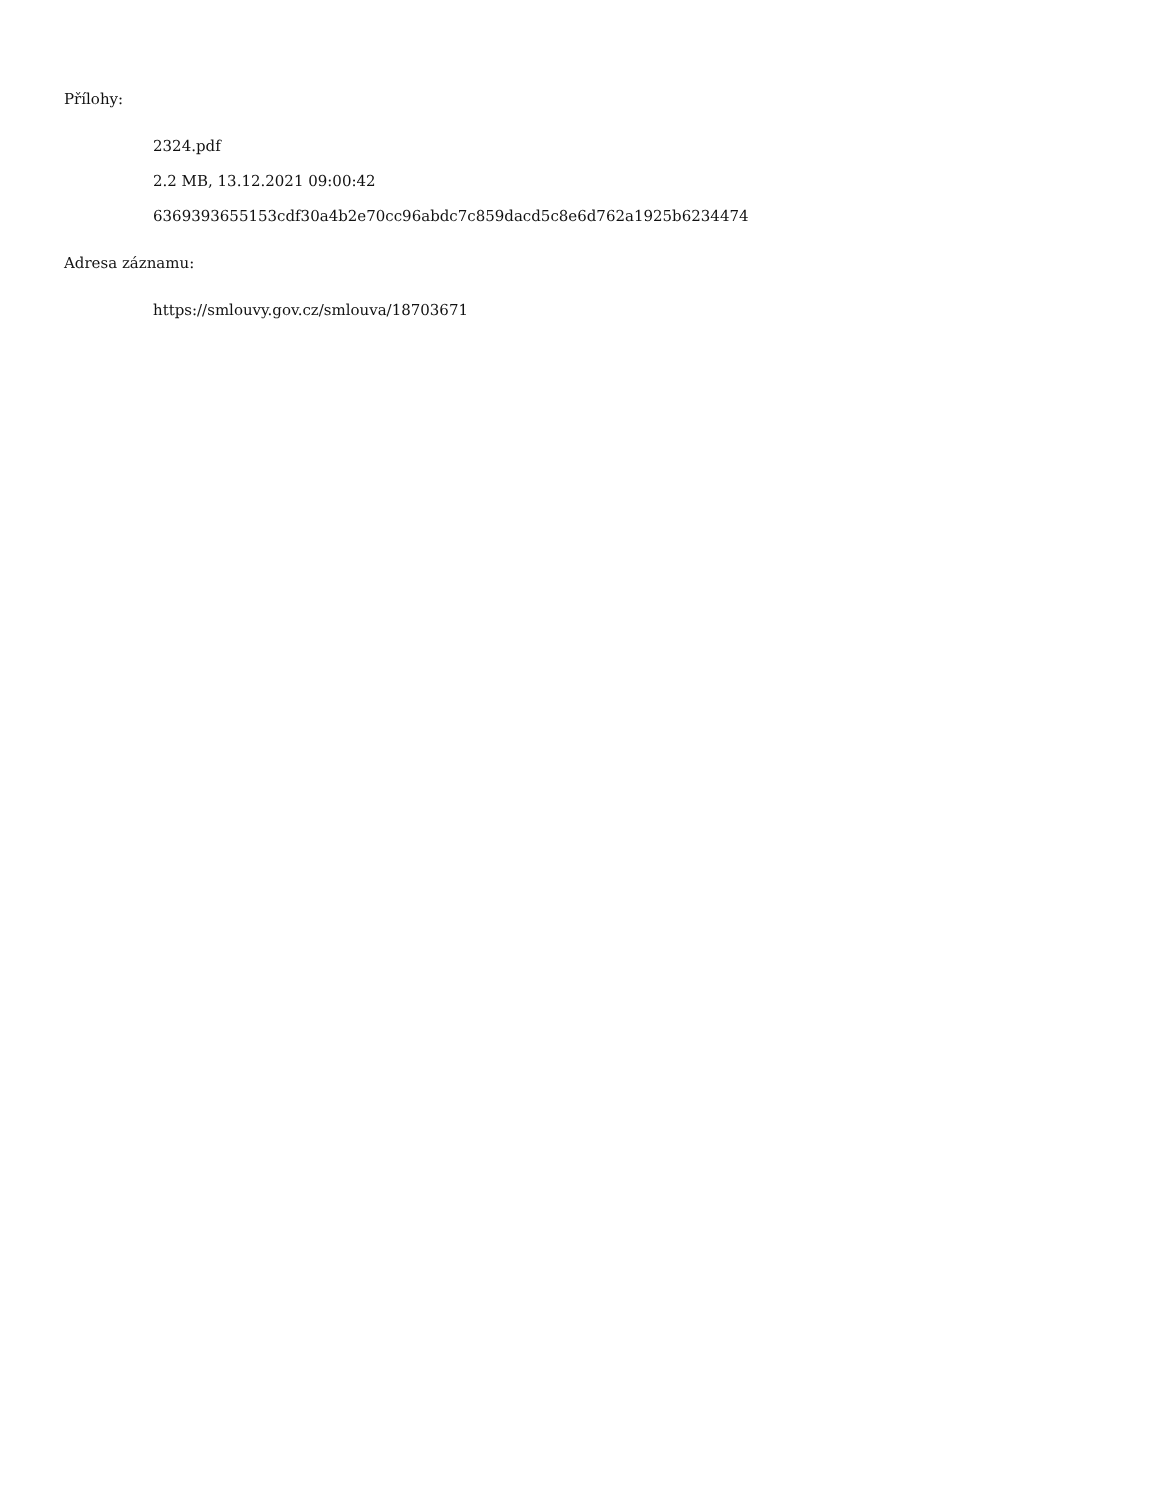Přílohy:
2324.pdf
2.2 MB, 13.12.2021 09:00:42
6369393655153cdf30a4b2e70cc96abdc7c859dacd5c8e6d762a1925b6234474
Adresa záznamu:
https://smlouvy.gov.cz/smlouva/18703671